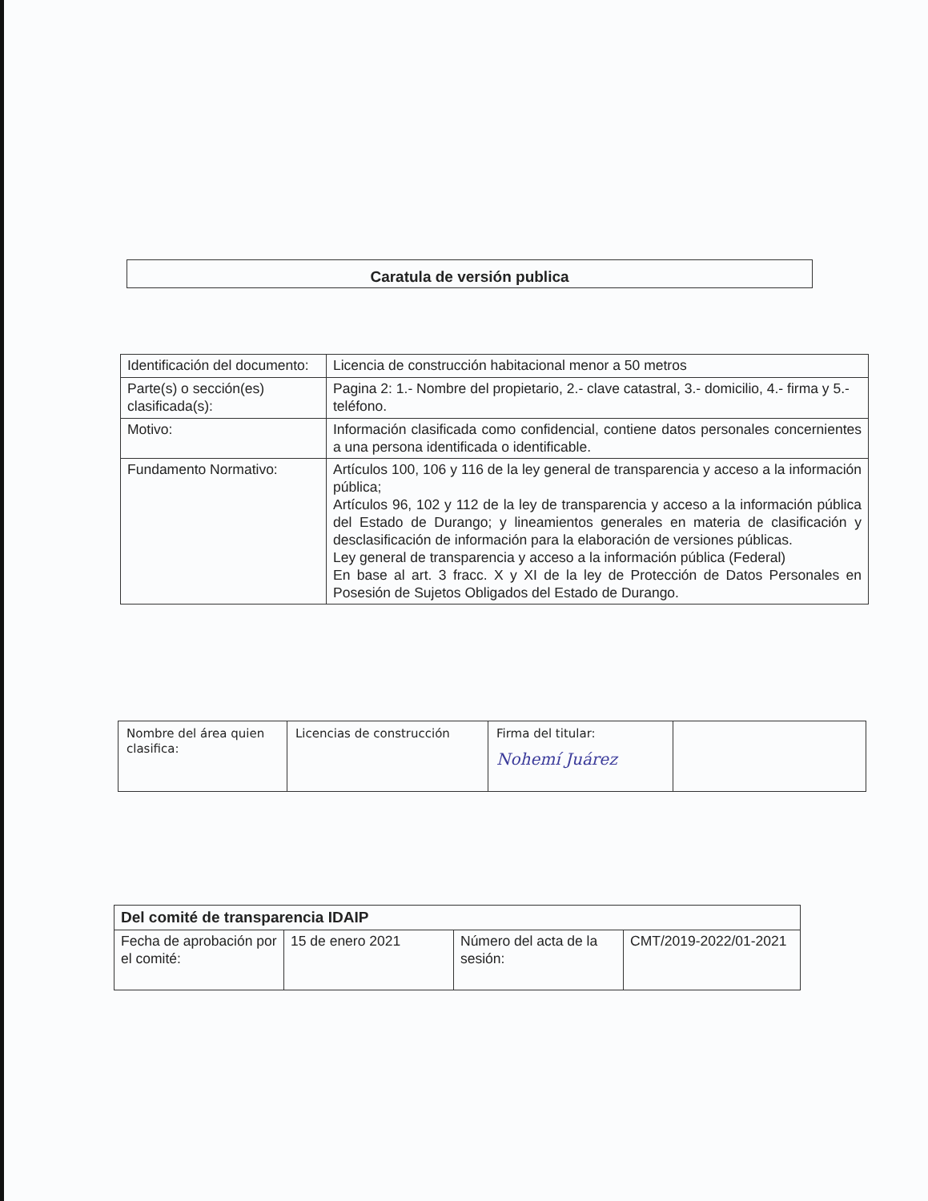Caratula de versión publica
| Identificación del documento: | Licencia de construcción habitacional menor a 50 metros |
| Parte(s) o sección(es) clasificada(s): | Pagina 2: 1.- Nombre del propietario, 2.- clave catastral, 3.- domicilio, 4.- firma y 5.- teléfono. |
| Motivo: | Información clasificada como confidencial, contiene datos personales concernientes a una persona identificada o identificable. |
| Fundamento Normativo: | Artículos 100, 106 y 116 de la ley general de transparencia y acceso a la información pública; Artículos 96, 102 y 112 de la ley de transparencia y acceso a la información pública del Estado de Durango; y lineamientos generales en materia de clasificación y desclasificación de información para la elaboración de versiones públicas. Ley general de transparencia y acceso a la información pública (Federal) En base al art. 3 fracc. X y XI de la ley de Protección de Datos Personales en Posesión de Sujetos Obligados del Estado de Durango. |
| Nombre del área quien clasifica: | Licencias de construcción | Firma del titular: Nohemí Juárez | |
| Del comité de transparencia IDAIP | | | |
| Fecha de aprobación por el comité: | 15 de enero 2021 | Número del acta de la sesión: | CMT/2019-2022/01-2021 |